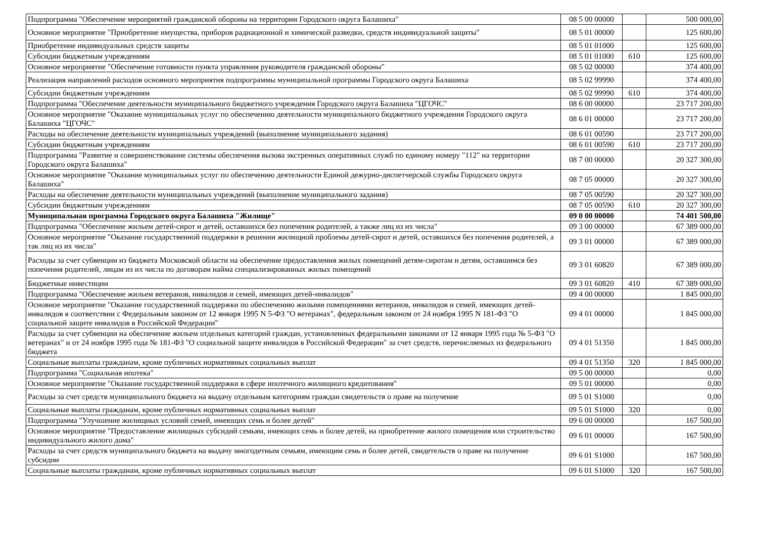| Подпрограмма "Обеспечение мероприятий гражданской обороны на территории Городского округа Балашиха" | 08 5 00 00000 | | 500 000,00 |
| Основное мероприятие "Приобретение имущества, приборов радиационной и химической разведки, средств индивидуальной защиты" | 08 5 01 00000 | | 125 600,00 |
| Приобретение индивидуальных средств защиты | 08 5 01 01000 | | 125 600,00 |
| Субсидии бюджетным учреждениям | 08 5 01 01000 | 610 | 125 600,00 |
| Основное мероприятие "Обеспечение готовности пункта управления руководителя гражданской обороны" | 08 5 02 00000 | | 374 400,00 |
| Реализация направлений расходов основного мероприятия подпрограммы муниципальной программы Городского округа Балашиха | 08 5 02 99990 | | 374 400,00 |
| Субсидии бюджетным учреждениям | 08 5 02 99990 | 610 | 374 400,00 |
| Подпрограмма "Обеспечение деятельности муниципального бюджетного учреждения Городского округа Балашиха "ЦГОЧС" | 08 6 00 00000 | | 23 717 200,00 |
| Основное мероприятие "Оказание муниципальных услуг по обеспечению деятельности муниципального бюджетного учреждения Городского округа Балашиха "ЦГОЧС" | 08 6 01 00000 | | 23 717 200,00 |
| Расходы на обеспечение деятельности муниципальных учреждений (выполнение муниципального задания) | 08 6 01 00590 | | 23 717 200,00 |
| Субсидии бюджетным учреждениям | 08 6 01 00590 | 610 | 23 717 200,00 |
| Подпрограмма "Развитие и совершенствование системы обеспечения вызова экстренных оперативных служб по единому номеру "112" на территории Городского округа Балашиха" | 08 7 00 00000 | | 20 327 300,00 |
| Основное мероприятие "Оказание муниципальных услуг по обеспечению деятельности Единой дежурно-диспетчерской службы Городского округа Балашиха" | 08 7 05 00000 | | 20 327 300,00 |
| Расходы на обеспечение деятельности муниципальных учреждений (выполнение муниципального задания) | 08 7 05 00590 | | 20 327 300,00 |
| Субсидии бюджетным учреждениям | 08 7 05 00590 | 610 | 20 327 300,00 |
| Муниципальная программа Городского округа Балашиха "Жилище" | 09 0 00 00000 | | 74 401 500,00 |
| Подпрограмма "Обеспечение жильем детей-сирот и детей, оставшихся без попечения родителей, а также лиц из их числа" | 09 3 00 00000 | | 67 389 000,00 |
| Основное мероприятие "Оказание государственной поддержки в решении жилищной проблемы детей-сирот и детей, оставшихся без попечения родителей, а так лиц из их числа" | 09 3 01 00000 | | 67 389 000,00 |
| Расходы за счет субвенции из бюджета Московской области на обеспечение предоставления жилых помещений детям-сиротам и детям, оставшимся без попечения родителей, лицам из их числа по договорам найма специализированных жилых помещений | 09 3 01 60820 | | 67 389 000,00 |
| Бюджетные инвестиции | 09 3 01 60820 | 410 | 67 389 000,00 |
| Подпрограмма "Обеспечение жильем ветеранов, инвалидов и семей, имеющих детей-инвалидов" | 09 4 00 00000 | | 1 845 000,00 |
| Основное мероприятие "Оказание государственной поддержки по обеспечению жилыми помещениями ветеранов, инвалидов и семей, имеющих детей-инвалидов в соответствии с Федеральным законом от 12 января 1995 N 5-ФЗ "О ветеранах", федеральным законом от 24 ноября 1995 N 181-ФЗ "О социальной защите инвалидов в Российской Федерации" | 09 4 01 00000 | | 1 845 000,00 |
| Расходы за счет субвенции на обеспечение жильем отдельных категорий граждан, установленных федеральными законами от 12 января 1995 года № 5-ФЗ "О ветеранах" и от 24 ноября 1995 года № 181-ФЗ "О социальной защите инвалидов в Российской Федерации" за счет средств, перечисляемых из федерального бюджета | 09 4 01 51350 | | 1 845 000,00 |
| Социальные выплаты гражданам, кроме публичных нормативных социальных выплат | 09 4 01 51350 | 320 | 1 845 000,00 |
| Подпрограмма "Социальная ипотека" | 09 5 00 00000 | | 0,00 |
| Основное мероприятие "Оказание государственной поддержки в сфере ипотечного жилищного кредитования" | 09 5 01 00000 | | 0,00 |
| Расходы за счет средств муниципального бюджета на выдачу отдельным категориям граждан свидетельств о праве на получение | 09 5 01 S1000 | | 0,00 |
| Социальные выплаты гражданам, кроме публичных нормативных социальных выплат | 09 5 01 S1000 | 320 | 0,00 |
| Подпрограмма "Улучшение жилищных условий семей, имеющих семь и более детей" | 09 6 00 00000 | | 167 500,00 |
| Основное мероприятие "Предоставление жилищных субсидий семьям, имеющих семь и более детей, на приобретение жилого помещения или строительство индивидуального жилого дома" | 09 6 01 00000 | | 167 500,00 |
| Расходы за счет средств муниципального бюджета на выдачу многодетным семьям, имеющим семь и более детей, свидетельств о праве на получение субсидии | 09 6 01 S1000 | | 167 500,00 |
| Социальные выплаты гражданам, кроме публичных нормативных социальных выплат | 09 6 01 S1000 | 320 | 167 500,00 |